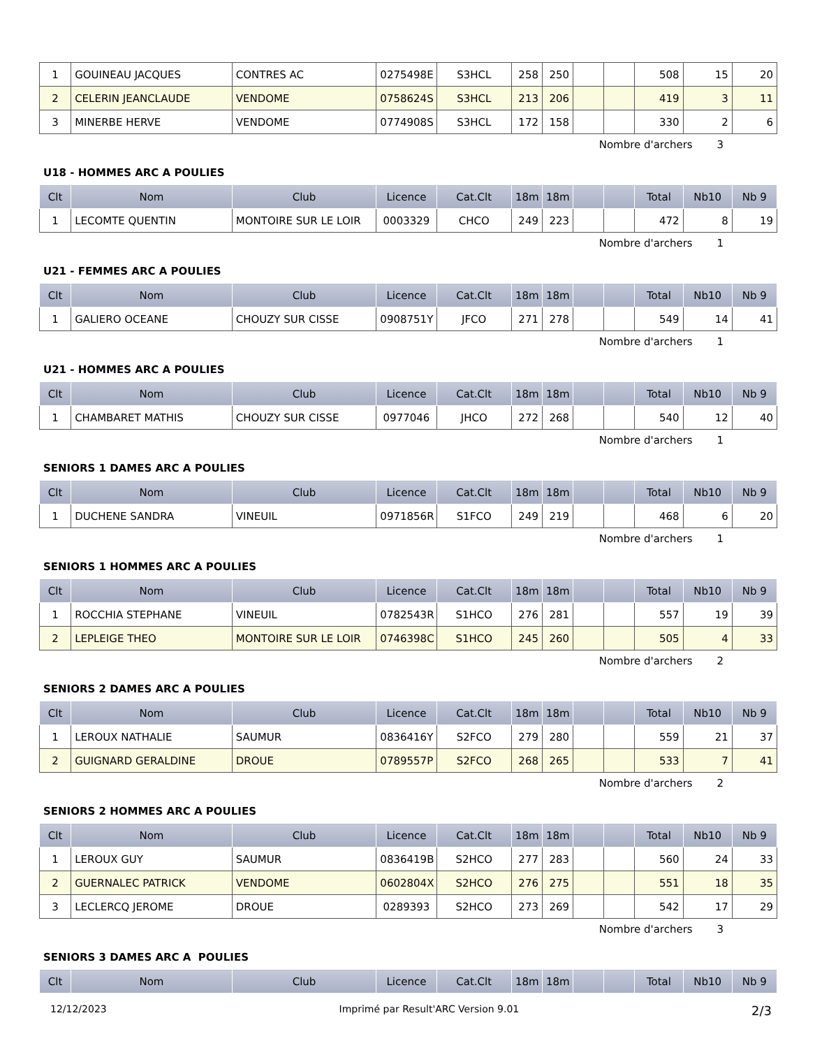| 1 | GOUINEAU JACQUES | CONTRES AC | 0275498E | S3HCL | 258 | 250 | | | 508 | 15 | 20 |
| 2 | CELERIN JEANCLAUDE | VENDOME | 0758624S | S3HCL | 213 | 206 | | | 419 | 3 | 11 |
| 3 | MINERBE HERVE | VENDOME | 0774908S | S3HCL | 172 | 158 | | | 330 | 2 | 6 |
Nombre d'archers 3
U18 - HOMMES ARC A POULIES
| Clt | Nom | Club | Licence | Cat.Clt | 18m | 18m | | | Total | Nb10 | Nb 9 |
| --- | --- | --- | --- | --- | --- | --- | --- | --- | --- | --- | --- |
| 1 | LECOMTE QUENTIN | MONTOIRE SUR LE LOIR | 0003329 | CHCO | 249 | 223 | | | 472 | 8 | 19 |
Nombre d'archers 1
U21 - FEMMES ARC A POULIES
| Clt | Nom | Club | Licence | Cat.Clt | 18m | 18m | | | Total | Nb10 | Nb 9 |
| --- | --- | --- | --- | --- | --- | --- | --- | --- | --- | --- | --- |
| 1 | GALIERO OCEANE | CHOUZY SUR CISSE | 0908751Y | JFCO | 271 | 278 | | | 549 | 14 | 41 |
Nombre d'archers 1
U21 - HOMMES ARC A POULIES
| Clt | Nom | Club | Licence | Cat.Clt | 18m | 18m | | | Total | Nb10 | Nb 9 |
| --- | --- | --- | --- | --- | --- | --- | --- | --- | --- | --- | --- |
| 1 | CHAMBARET MATHIS | CHOUZY SUR CISSE | 0977046 | JHCO | 272 | 268 | | | 540 | 12 | 40 |
Nombre d'archers 1
SENIORS 1 DAMES ARC A POULIES
| Clt | Nom | Club | Licence | Cat.Clt | 18m | 18m | | | Total | Nb10 | Nb 9 |
| --- | --- | --- | --- | --- | --- | --- | --- | --- | --- | --- | --- |
| 1 | DUCHENE SANDRA | VINEUIL | 0971856R | S1FCO | 249 | 219 | | | 468 | 6 | 20 |
Nombre d'archers 1
SENIORS 1 HOMMES ARC A POULIES
| Clt | Nom | Club | Licence | Cat.Clt | 18m | 18m | | | Total | Nb10 | Nb 9 |
| --- | --- | --- | --- | --- | --- | --- | --- | --- | --- | --- | --- |
| 1 | ROCCHIA STEPHANE | VINEUIL | 0782543R | S1HCO | 276 | 281 | | | 557 | 19 | 39 |
| 2 | LEPLEIGE THEO | MONTOIRE SUR LE LOIR | 0746398C | S1HCO | 245 | 260 | | | 505 | 4 | 33 |
Nombre d'archers 2
SENIORS 2 DAMES ARC A POULIES
| Clt | Nom | Club | Licence | Cat.Clt | 18m | 18m | | | Total | Nb10 | Nb 9 |
| --- | --- | --- | --- | --- | --- | --- | --- | --- | --- | --- | --- |
| 1 | LEROUX NATHALIE | SAUMUR | 0836416Y | S2FCO | 279 | 280 | | | 559 | 21 | 37 |
| 2 | GUIGNARD GERALDINE | DROUE | 0789557P | S2FCO | 268 | 265 | | | 533 | 7 | 41 |
Nombre d'archers 2
SENIORS 2 HOMMES ARC A POULIES
| Clt | Nom | Club | Licence | Cat.Clt | 18m | 18m | | | Total | Nb10 | Nb 9 |
| --- | --- | --- | --- | --- | --- | --- | --- | --- | --- | --- | --- |
| 1 | LEROUX GUY | SAUMUR | 0836419B | S2HCO | 277 | 283 | | | 560 | 24 | 33 |
| 2 | GUERNALEC PATRICK | VENDOME | 0602804X | S2HCO | 276 | 275 | | | 551 | 18 | 35 |
| 3 | LECLERCQ JEROME | DROUE | 0289393 | S2HCO | 273 | 269 | | | 542 | 17 | 29 |
Nombre d'archers 3
SENIORS 3 DAMES ARC A POULIES
| Clt | Nom | Club | Licence | Cat.Clt | 18m | 18m | | | Total | Nb10 | Nb 9 |
| --- | --- | --- | --- | --- | --- | --- | --- | --- | --- | --- | --- |
12/12/2023 Imprimé par Result'ARC Version 9.01 2/3